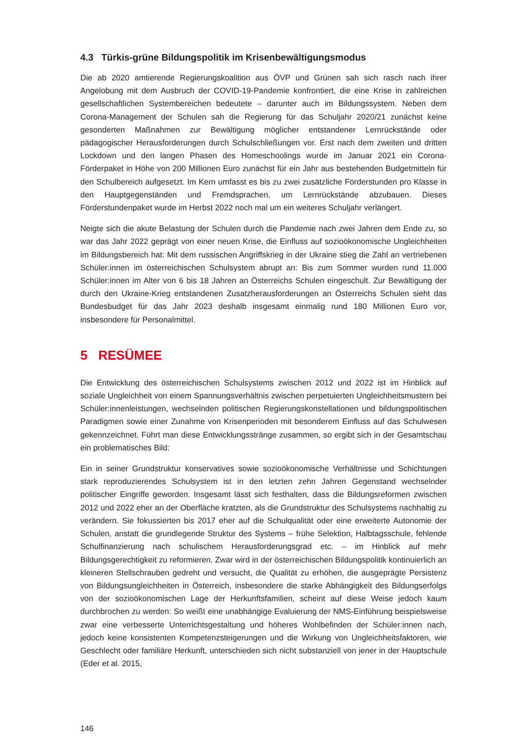4.3 Türkis-grüne Bildungspolitik im Krisenbewältigungsmodus
Die ab 2020 amtierende Regierungskoalition aus ÖVP und Grünen sah sich rasch nach ihrer Angelobung mit dem Ausbruch der COVID-19-Pandemie konfrontiert, die eine Krise in zahlreichen gesellschaftlichen Systembereichen bedeutete – darunter auch im Bildungssystem. Neben dem Corona-Management der Schulen sah die Regierung für das Schuljahr 2020/21 zunächst keine gesonderten Maßnahmen zur Bewältigung möglicher entstandener Lernrückstände oder pädagogischer Herausforderungen durch Schulschließungen vor. Erst nach dem zweiten und dritten Lockdown und den langen Phasen des Homeschoolings wurde im Januar 2021 ein Corona-Förderpaket in Höhe von 200 Millionen Euro zunächst für ein Jahr aus bestehenden Budgetmitteln für den Schulbereich aufgesetzt. Im Kern umfasst es bis zu zwei zusätzliche Förderstunden pro Klasse in den Hauptgegenständen und Fremdsprachen, um Lernrückstände abzubauen. Dieses Förderstundenpaket wurde im Herbst 2022 noch mal um ein weiteres Schuljahr verlängert.
Neigte sich die akute Belastung der Schulen durch die Pandemie nach zwei Jahren dem Ende zu, so war das Jahr 2022 geprägt von einer neuen Krise, die Einfluss auf sozioökonomische Ungleichheiten im Bildungsbereich hat: Mit dem russischen Angriffskrieg in der Ukraine stieg die Zahl an vertriebenen Schüler:innen im österreichischen Schulsystem abrupt an: Bis zum Sommer wurden rund 11.000 Schüler:innen im Alter von 6 bis 18 Jahren an Österreichs Schulen eingeschult. Zur Bewältigung der durch den Ukraine-Krieg entstandenen Zusatzherausforderungen an Österreichs Schulen sieht das Bundesbudget für das Jahr 2023 deshalb insgesamt einmalig rund 180 Millionen Euro vor, insbesondere für Personalmittel.
5 RESÜMEE
Die Entwicklung des österreichischen Schulsystems zwischen 2012 und 2022 ist im Hinblick auf soziale Ungleichheit von einem Spannungsverhältnis zwischen perpetuierten Ungleichheitsmustern bei Schüler:innenleistungen, wechselnden politischen Regierungskonstellationen und bildungspolitischen Paradigmen sowie einer Zunahme von Krisenperioden mit besonderem Einfluss auf das Schulwesen gekennzeichnet. Führt man diese Entwicklungsstränge zusammen, so ergibt sich in der Gesamtschau ein problematisches Bild:
Ein in seiner Grundstruktur konservatives sowie sozioökonomische Verhältnisse und Schichtungen stark reproduzierendes Schulsystem ist in den letzten zehn Jahren Gegenstand wechselnder politischer Eingriffe geworden. Insgesamt lässt sich festhalten, dass die Bildungsreformen zwischen 2012 und 2022 eher an der Oberfläche kratzten, als die Grundstruktur des Schulsystems nachhaltig zu verändern. Sie fokussierten bis 2017 eher auf die Schulqualität oder eine erweiterte Autonomie der Schulen, anstatt die grundlegende Struktur des Systems – frühe Selektion, Halbtagsschule, fehlende Schulfinanzierung nach schulischem Herausforderungsgrad etc. – im Hinblick auf mehr Bildungsgerechtigkeit zu reformieren. Zwar wird in der österreichischen Bildungspolitik kontinuierlich an kleineren Stellschrauben gedreht und versucht, die Qualität zu erhöhen, die ausgeprägte Persistenz von Bildungsungleichheiten in Österreich, insbesondere die starke Abhängigkeit des Bildungserfolgs von der sozioökonomischen Lage der Herkunftsfamilien, scheint auf diese Weise jedoch kaum durchbrochen zu werden: So weißt eine unabhängige Evaluierung der NMS-Einführung beispielsweise zwar eine verbesserte Unterrichtsgestaltung und höheres Wohlbefinden der Schüler:innen nach, jedoch keine konsistenten Kompetenzsteigerungen und die Wirkung von Ungleichheitsfaktoren, wie Geschlecht oder familiäre Herkunft, unterschieden sich nicht substanziell von jener in der Hauptschule (Eder et al. 2015,
146